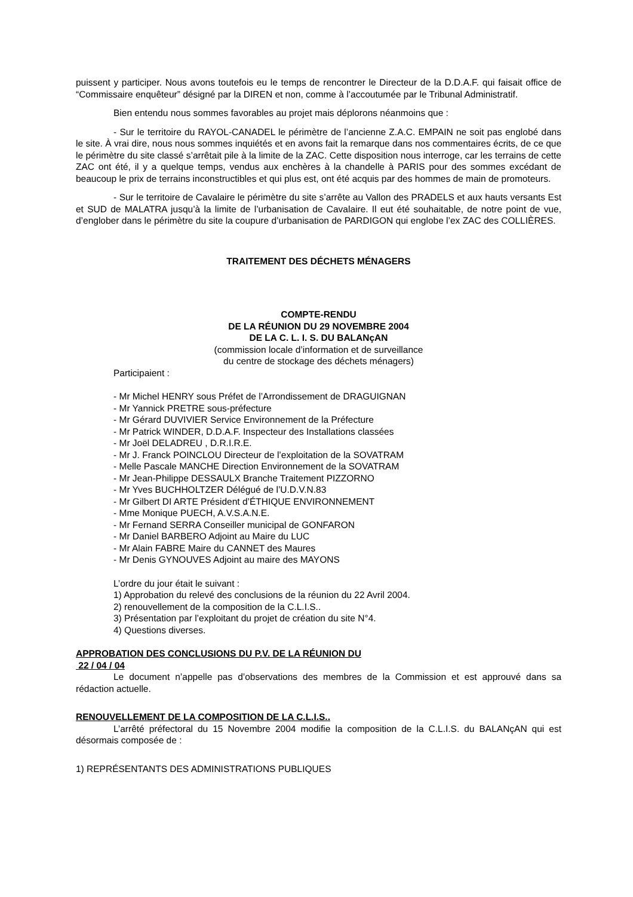puissent y participer. Nous avons toutefois eu le temps de rencontrer le Directeur de la D.D.A.F. qui faisait office de “Commissaire enquêteur” désigné par la DIREN et non, comme à l’accoutumée par le Tribunal Administratif.
Bien entendu nous sommes favorables au projet mais déplorons néanmoins que :
- Sur le territoire du RAYOL-CANADEL le périmètre de l’ancienne Z.A.C. EMPAIN ne soit pas englobé dans le site. À vrai dire, nous nous sommes inquiétés et en avons fait la remarque dans nos commentaires écrits, de ce que le périmètre du site classé s’arrêtait pile à la limite de la ZAC. Cette disposition nous interroge, car les terrains de cette ZAC ont été, il y a quelque temps, vendus aux enchères à la chandelle à PARIS pour des sommes excédant de beaucoup le prix de terrains inconstructibles et qui plus est, ont été acquis par des hommes de main de promoteurs.
- Sur le territoire de Cavalaire le périmètre du site s’arrête au Vallon des PRADELS et aux hauts versants Est et SUD de MALATRA jusqu’à la limite de l’urbanisation de Cavalaire. Il eut été souhaitable, de notre point de vue, d’englober dans le périmètre du site la coupure d’urbanisation de PARDIGON qui englobe l’ex ZAC des COLLIÈRES.
TRAITEMENT DES DÉCHETS MÉNAGERS
COMPTE-RENDU
DE LA RÉUNION DU 29 NOVEMBRE 2004
DE LA C. L. I. S. DU BALANçAN
(commission locale d’information et de surveillance
du centre de stockage des déchets ménagers)
Participaient :
- Mr Michel HENRY sous Préfet de l’Arrondissement de DRAGUIGNAN
- Mr Yannick PRETRE sous-préfecture
- Mr Gérard DUVIVIER Service Environnement de la Préfecture
- Mr Patrick WINDER, D.D.A.F. Inspecteur des Installations classées
- Mr Joël DELADREU , D.R.I.R.E.
- Mr J. Franck POINCLOU Directeur de l’exploitation de la SOVATRAM
- Melle Pascale MANCHE Direction Environnement de la SOVATRAM
- Mr Jean-Philippe DESSAULX Branche Traitement PIZZORNO
- Mr Yves BUCHHOLTZER Délégué de l’U.D.V.N.83
- Mr Gilbert DI ARTE Président d’ÉTHIQUE ENVIRONNEMENT
- Mme Monique PUECH, A.V.S.A.N.E.
- Mr Fernand SERRA Conseiller municipal de GONFARON
- Mr Daniel BARBERO Adjoint au Maire du LUC
- Mr Alain FABRE Maire du CANNET des Maures
- Mr Denis GYNOUVES Adjoint au maire des MAYONS
L’ordre du jour était le suivant :
1) Approbation du relevé des conclusions de la réunion du 22 Avril 2004.
2) renouvellement de la composition de la C.L.I.S..
3) Présentation par l’exploitant du projet de création du site N°4.
4) Questions diverses.
APPROBATION DES CONCLUSIONS DU P.V. DE LA RÉUNION DU
22 / 04 / 04
Le document n’appelle pas d’observations des membres de la Commission et est approuvé dans sa rédaction actuelle.
RENOUVELLEMENT DE LA COMPOSITION DE LA C.L.I.S..
L’arrêté préfectoral du 15 Novembre 2004 modifie la composition de la C.L.I.S. du BALANçAN qui est désormais composée de :
1) REPRÉSENTANTS DES ADMINISTRATIONS PUBLIQUES